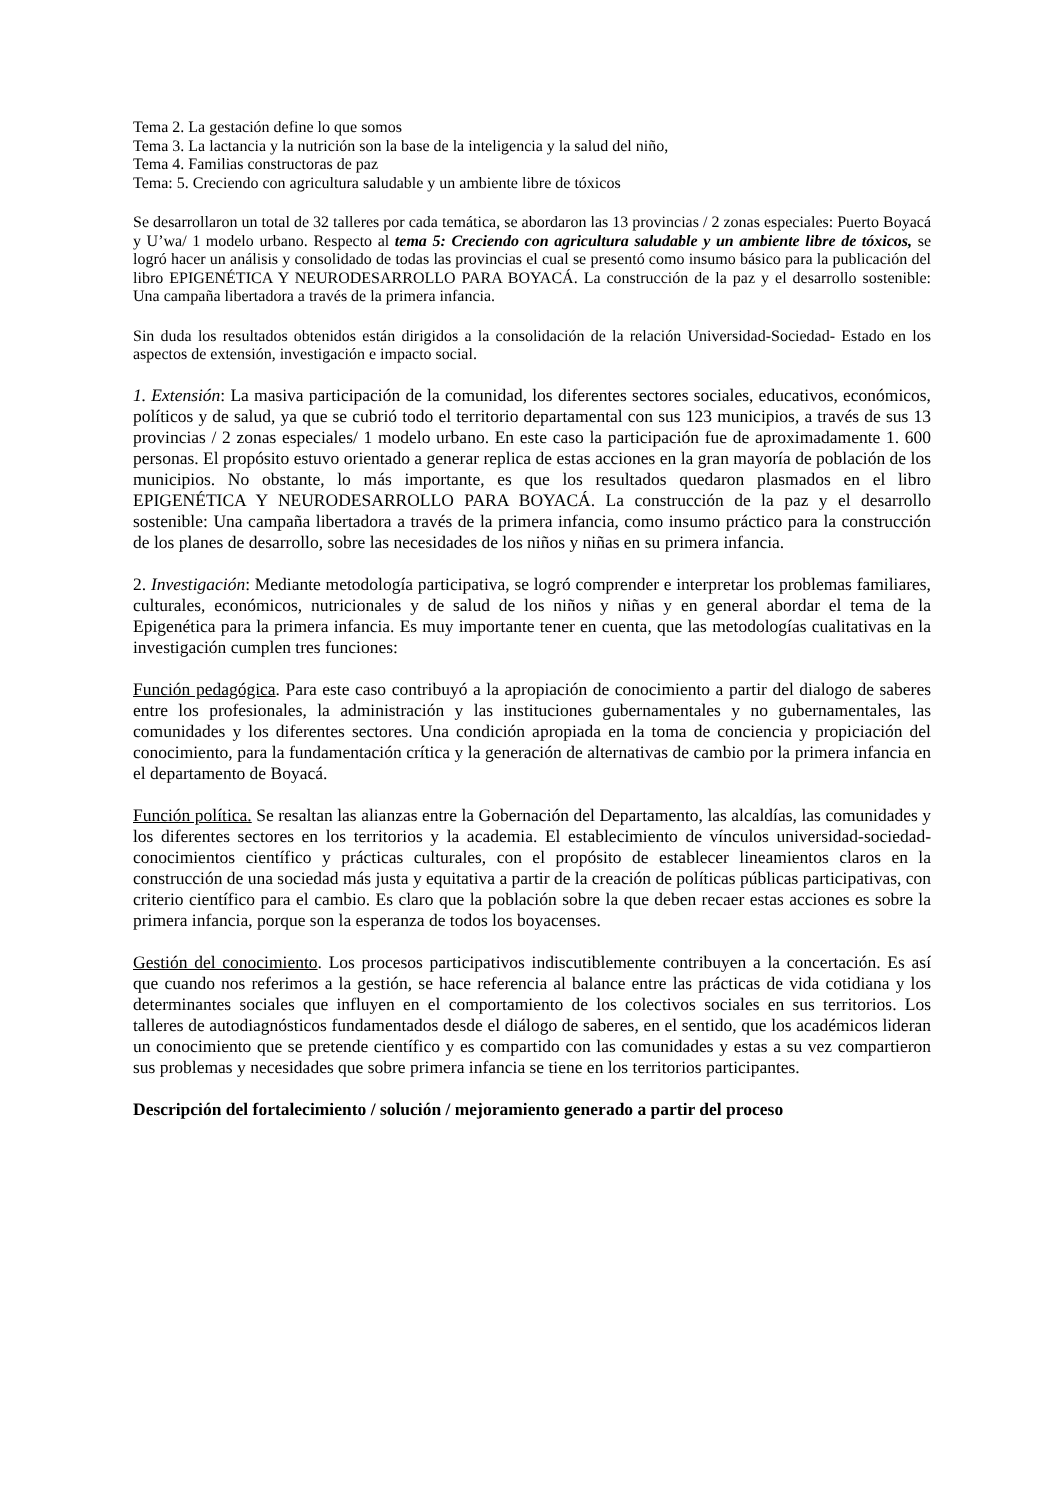Tema 2. La gestación define lo que somos
Tema 3. La lactancia y la nutrición son la base de la inteligencia y la salud del niño,
Tema 4. Familias constructoras de paz
Tema: 5. Creciendo con agricultura saludable y un ambiente libre de tóxicos
Se desarrollaron un total de 32 talleres por cada temática, se abordaron las 13 provincias / 2 zonas especiales: Puerto Boyacá y U’wa/ 1 modelo urbano. Respecto al tema 5: Creciendo con agricultura saludable y un ambiente libre de tóxicos, se logró hacer un análisis y consolidado de todas las provincias el cual se presentó como insumo básico para la publicación del libro EPIGENÉTICA Y NEURODESARROLLO PARA BOYACÁ. La construcción de la paz y el desarrollo sostenible: Una campaña libertadora a través de la primera infancia.
Sin duda los resultados obtenidos están dirigidos a la consolidación de la relación Universidad-Sociedad- Estado en los aspectos de extensión, investigación e impacto social.
1. Extensión: La masiva participación de la comunidad, los diferentes sectores sociales, educativos, económicos, políticos y de salud, ya que se cubrió todo el territorio departamental con sus 123 municipios, a través de sus 13 provincias / 2 zonas especiales/ 1 modelo urbano. En este caso la participación fue de aproximadamente 1. 600 personas. El propósito estuvo orientado a generar replica de estas acciones en la gran mayoría de población de los municipios. No obstante, lo más importante, es que los resultados quedaron plasmados en el libro EPIGENÉTICA Y NEURODESARROLLO PARA BOYACÁ. La construcción de la paz y el desarrollo sostenible: Una campaña libertadora a través de la primera infancia, como insumo práctico para la construcción de los planes de desarrollo, sobre las necesidades de los niños y niñas en su primera infancia.
2. Investigación: Mediante metodología participativa, se logró comprender e interpretar los problemas familiares, culturales, económicos, nutricionales y de salud de los niños y niñas y en general abordar el tema de la Epigenética para la primera infancia. Es muy importante tener en cuenta, que las metodologías cualitativas en la investigación cumplen tres funciones:
Función pedagógica. Para este caso contribuyó a la apropiación de conocimiento a partir del dialogo de saberes entre los profesionales, la administración y las instituciones gubernamentales y no gubernamentales, las comunidades y los diferentes sectores. Una condición apropiada en la toma de conciencia y propiciación del conocimiento, para la fundamentación crítica y la generación de alternativas de cambio por la primera infancia en el departamento de Boyacá.
Función política. Se resaltan las alianzas entre la Gobernación del Departamento, las alcaldías, las comunidades y los diferentes sectores en los territorios y la academia. El establecimiento de vínculos universidad-sociedad-conocimientos científico y prácticas culturales, con el propósito de establecer lineamientos claros en la construcción de una sociedad más justa y equitativa a partir de la creación de políticas públicas participativas, con criterio científico para el cambio. Es claro que la población sobre la que deben recaer estas acciones es sobre la primera infancia, porque son la esperanza de todos los boyacenses.
Gestión del conocimiento. Los procesos participativos indiscutiblemente contribuyen a la concertación. Es así que cuando nos referimos a la gestión, se hace referencia al balance entre las prácticas de vida cotidiana y los determinantes sociales que influyen en el comportamiento de los colectivos sociales en sus territorios. Los talleres de autodiagnósticos fundamentados desde el diálogo de saberes, en el sentido, que los académicos lideran un conocimiento que se pretende científico y es compartido con las comunidades y estas a su vez compartieron sus problemas y necesidades que sobre primera infancia se tiene en los territorios participantes.
Descripción del fortalecimiento / solución / mejoramiento generado a partir del proceso